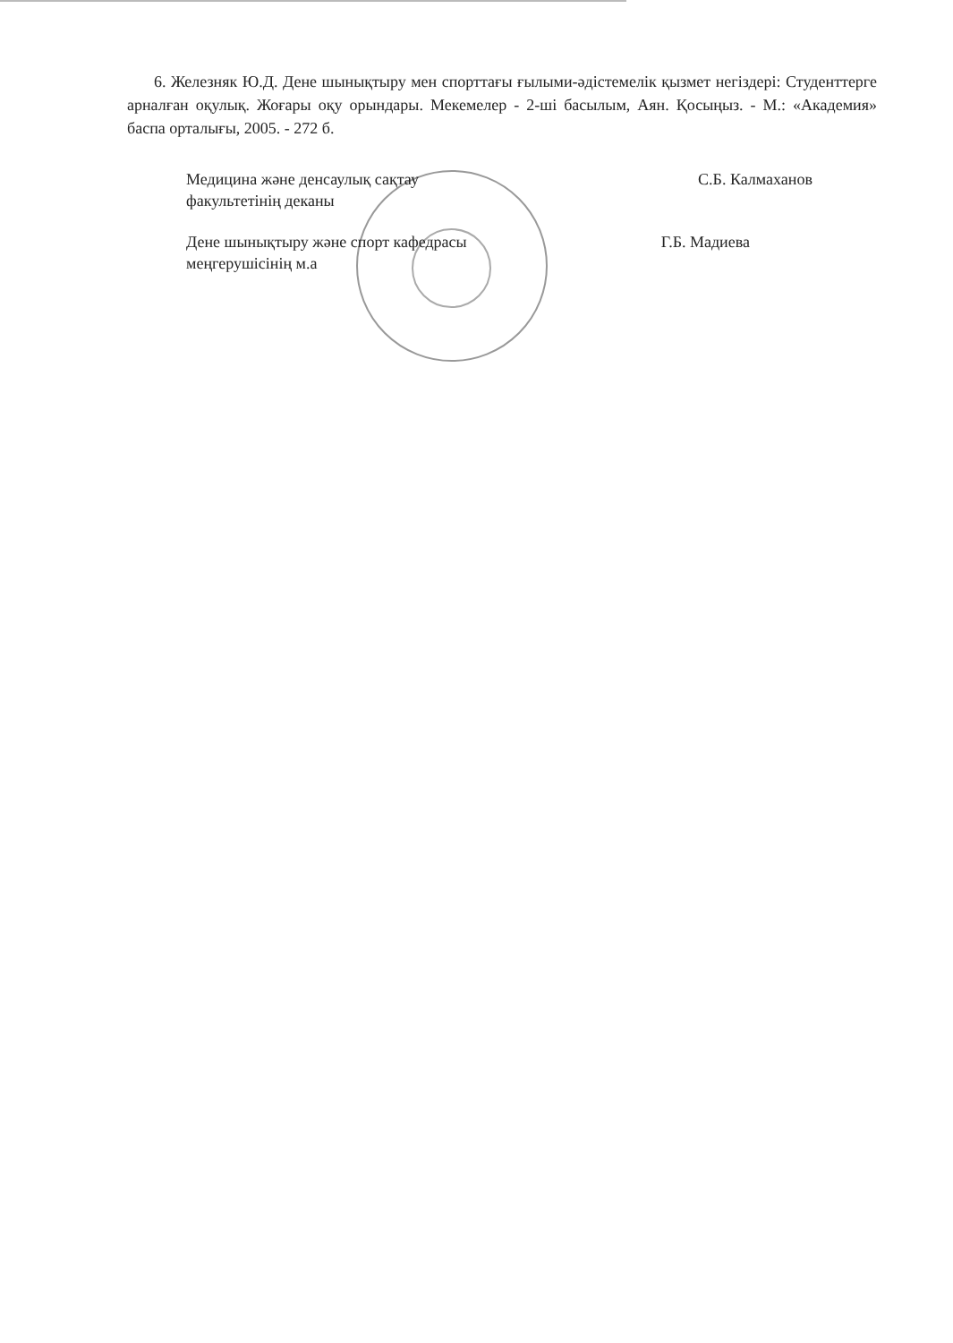6. Железняк Ю.Д. Дене шынықтыру мен спорттағы ғылыми-әдістемелік қызмет негіздері: Студенттерге арналған оқулық. Жоғары оқу орындары. Мекемелер - 2-ші басылым, Аян. Қосыңыз. - М.: «Академия» баспа орталығы, 2005. - 272 б.
Медицина және денсаулық сақтау
факультетінің деканы
С.Б. Калмаханов
Дене шынықтыру және спорт кафедрасы
меңгерушісінің м.а
Г.Б. Мадиева